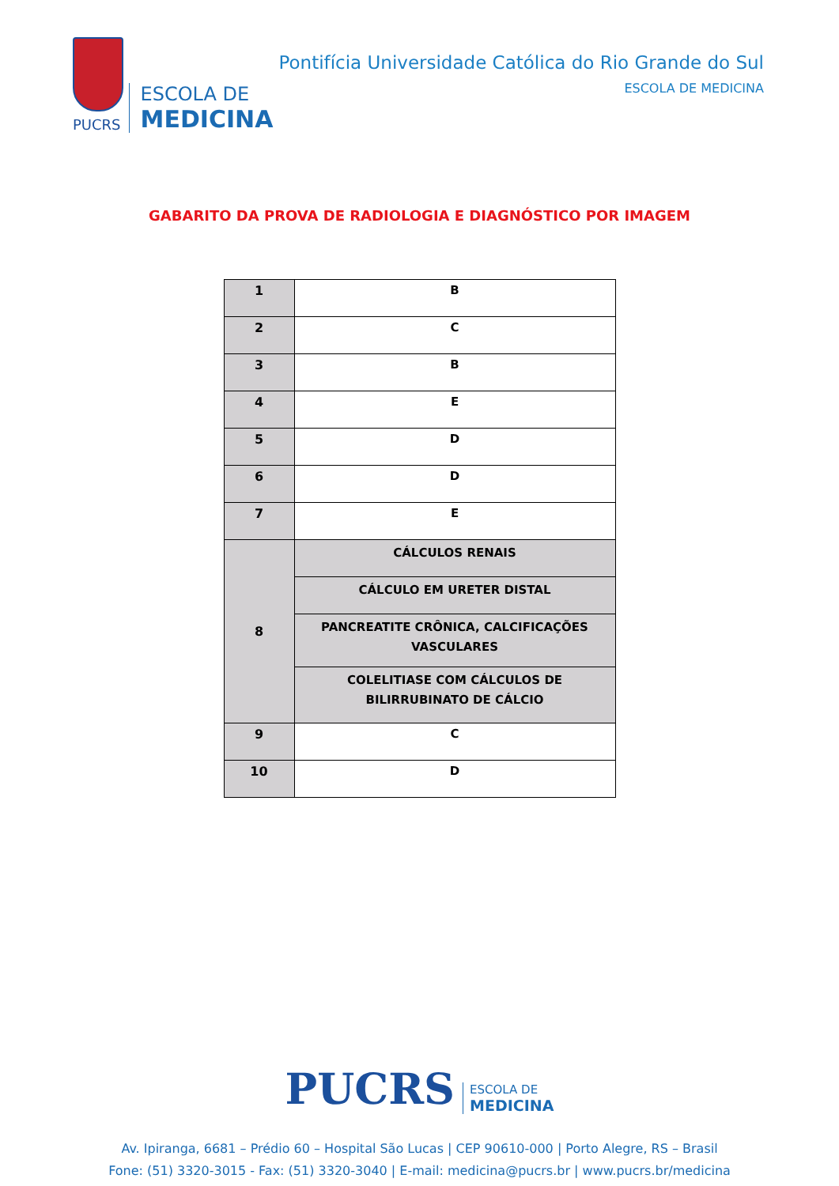PUCRS
ESCOLA DE
MEDICINA
Pontifícia Universidade Católica do Rio Grande do Sul
ESCOLA DE MEDICINA
GABARITO DA PROVA DE RADIOLOGIA E DIAGNÓSTICO POR IMAGEM
| 1 | B |
| 2 | C |
| 3 | B |
| 4 | E |
| 5 | D |
| 6 | D |
| 7 | E |
| 8 | CÁLCULOS RENAIS |
| | CÁLCULO EM URETER DISTAL |
| | PANCREATITE CRÔNICA, CALCIFICAÇÕES VASCULARES |
| | COLELITIASE COM CÁLCULOS DE BILIRRUBINATO DE CÁLCIO |
| 9 | C |
| 10 | D |
PUCRS
ESCOLA DE
MEDICINA
Av. Ipiranga, 6681 – Prédio 60 – Hospital São Lucas | CEP 90610-000 | Porto Alegre, RS – Brasil
Fone: (51) 3320-3015 - Fax: (51) 3320-3040 | E-mail: medicina@pucrs.br | www.pucrs.br/medicina